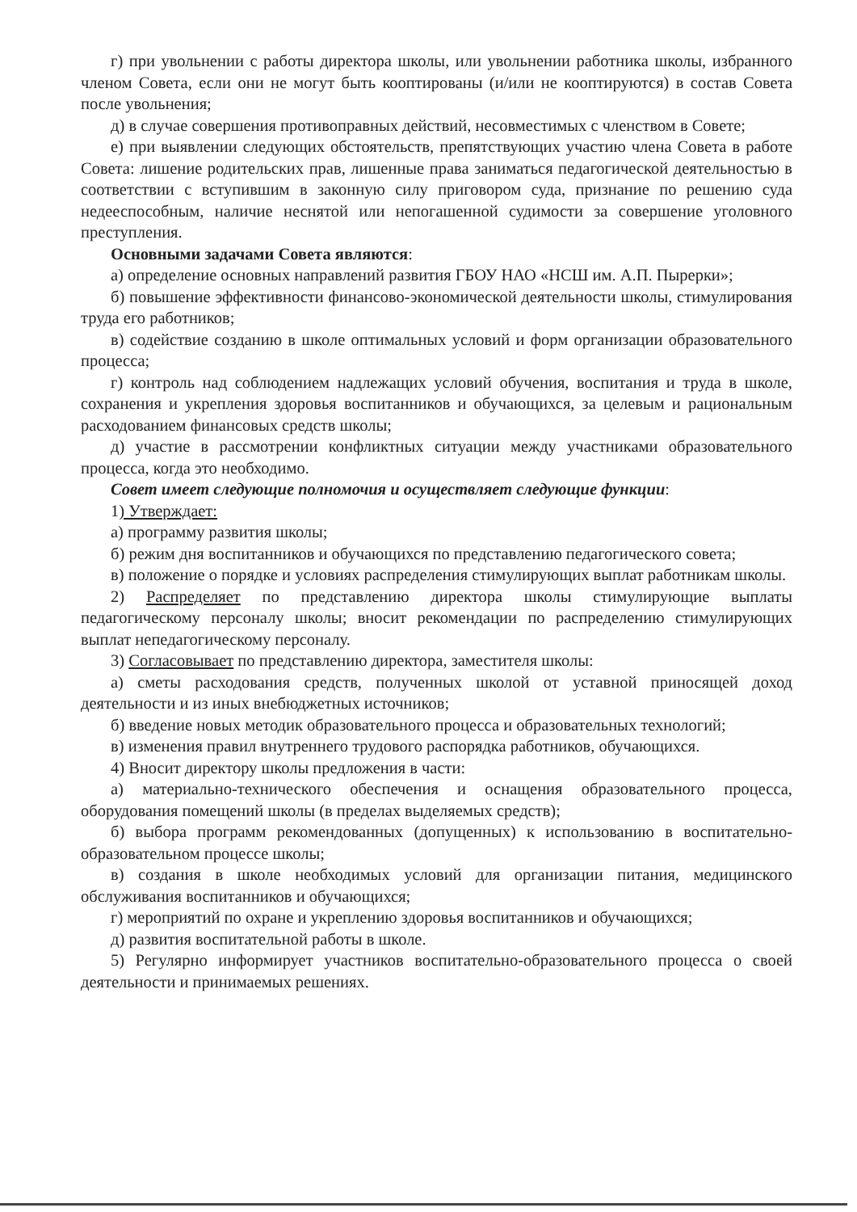г) при увольнении с работы директора школы, или увольнении работника школы, избранного членом Совета, если они не могут быть кооптированы (и/или не кооптируются) в состав Совета после увольнения;
д) в случае совершения противоправных действий, несовместимых с членством в Совете;
е) при выявлении следующих обстоятельств, препятствующих участию члена Совета в работе Совета: лишение родительских прав, лишенные права заниматься педагогической деятельностью в соответствии с вступившим в законную силу приговором суда, признание по решению суда недееспособным, наличие неснятой или непогашенной судимости за совершение уголовного преступления.
Основными задачами Совета являются:
а) определение основных направлений развития ГБОУ НАО «НСШ им. А.П. Пырерки»;
б) повышение эффективности финансово-экономической деятельности школы, стимулирования труда его работников;
в) содействие созданию в школе оптимальных условий и форм организации образовательного процесса;
г) контроль над соблюдением надлежащих условий обучения, воспитания и труда в школе, сохранения и укрепления здоровья воспитанников и обучающихся, за целевым и рациональным расходованием финансовых средств школы;
д) участие в рассмотрении конфликтных ситуации между участниками образовательного процесса, когда это необходимо.
Совет имеет следующие полномочия и осуществляет следующие функции:
1) Утверждает:
а) программу развития школы;
б) режим дня воспитанников и обучающихся по представлению педагогического совета;
в) положение о порядке и условиях распределения стимулирующих выплат работникам школы.
2) Распределяет по представлению директора школы стимулирующие выплаты педагогическому персоналу школы; вносит рекомендации по распределению стимулирующих выплат непедагогическому персоналу.
3) Согласовывает по представлению директора, заместителя школы:
а) сметы расходования средств, полученных школой от уставной приносящей доход деятельности и из иных внебюджетных источников;
б) введение новых методик образовательного процесса и образовательных технологий;
в) изменения правил внутреннего трудового распорядка работников, обучающихся.
4) Вносит директору школы предложения в части:
а) материально-технического обеспечения и оснащения образовательного процесса, оборудования помещений школы (в пределах выделяемых средств);
б) выбора программ рекомендованных (допущенных) к использованию в воспитательно-образовательном процессе школы;
в) создания в школе необходимых условий для организации питания, медицинского обслуживания воспитанников и обучающихся;
г) мероприятий по охране и укреплению здоровья воспитанников и обучающихся;
д) развития воспитательной работы в школе.
5) Регулярно информирует участников воспитательно-образовательного процесса о своей деятельности и принимаемых решениях.